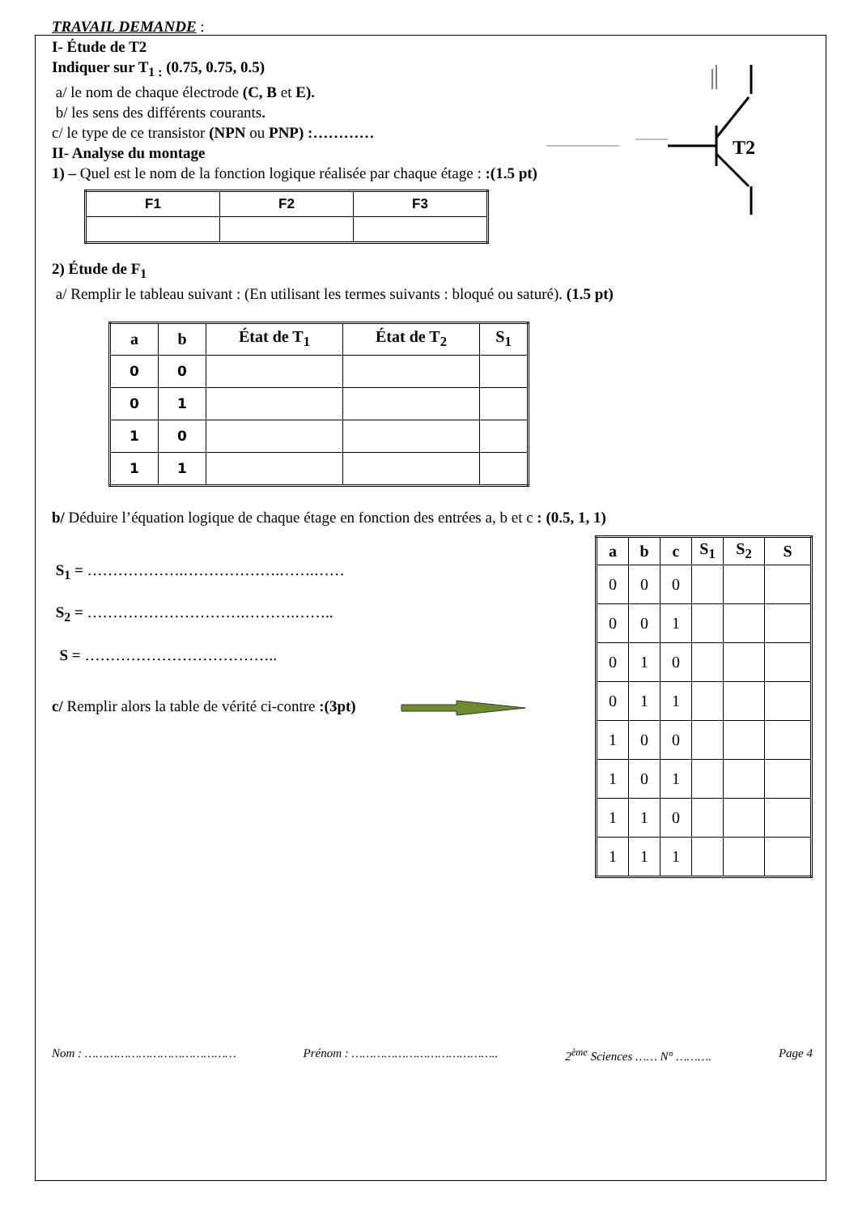T2
TRAVAIL DEMANDE :
I- Étude de T2
Indiquer sur T<sub>1 :</sub> (0.75, 0.75, 0.5)
a/ le nom de chaque électrode (C, B et E).
b/ les sens des différents courants.
c/ le type de ce transistor (NPN ou PNP) :…………
II- Analyse du montage
1) – Quel est le nom de la fonction logique réalisée par chaque étage : :(1.5 pt)
| F1 | F2 | F3 |
| --- | --- | --- |
2) Étude de F<sub>1</sub>
a/ Remplir le tableau suivant : (En utilisant les termes suivants : bloqué ou saturé). (1.5 pt)
| a | b | État de T<sub>1</sub> | État de T<sub>2</sub> | S<sub>1</sub> |
| --- | --- | --- | --- | --- |
| 0 | 0 | | | |
| 0 | 1 | | | |
| 1 | 0 | | | |
| 1 | 1 | | | |
b/ Déduire l’équation logique de chaque étage en fonction des entrées a, b et c : (0.5, 1, 1)
S<sub>1</sub> = ……………….……………….…….……
S<sub>2</sub> = ………………………….……….……..
S = ………………………………..
c/ Remplir alors la table de vérité ci-contre :(3pt)
| a | b | c | S<sub>1</sub> | S<sub>2</sub> | S |
| --- | --- | --- | --- | --- | --- |
| 0 | 0 | 0 | | | |
| 0 | 0 | 1 | | | |
| 0 | 1 | 0 | | | |
| 0 | 1 | 1 | | | |
| 1 | 0 | 0 | | | |
| 1 | 0 | 1 | | | |
| 1 | 1 | 0 | | | |
| 1 | 1 | 1 | | | |
Nom : …………………………………… Prénom : ………………………………….. 2<sup>ème</sup> Sciences …… N° ………. Page 4